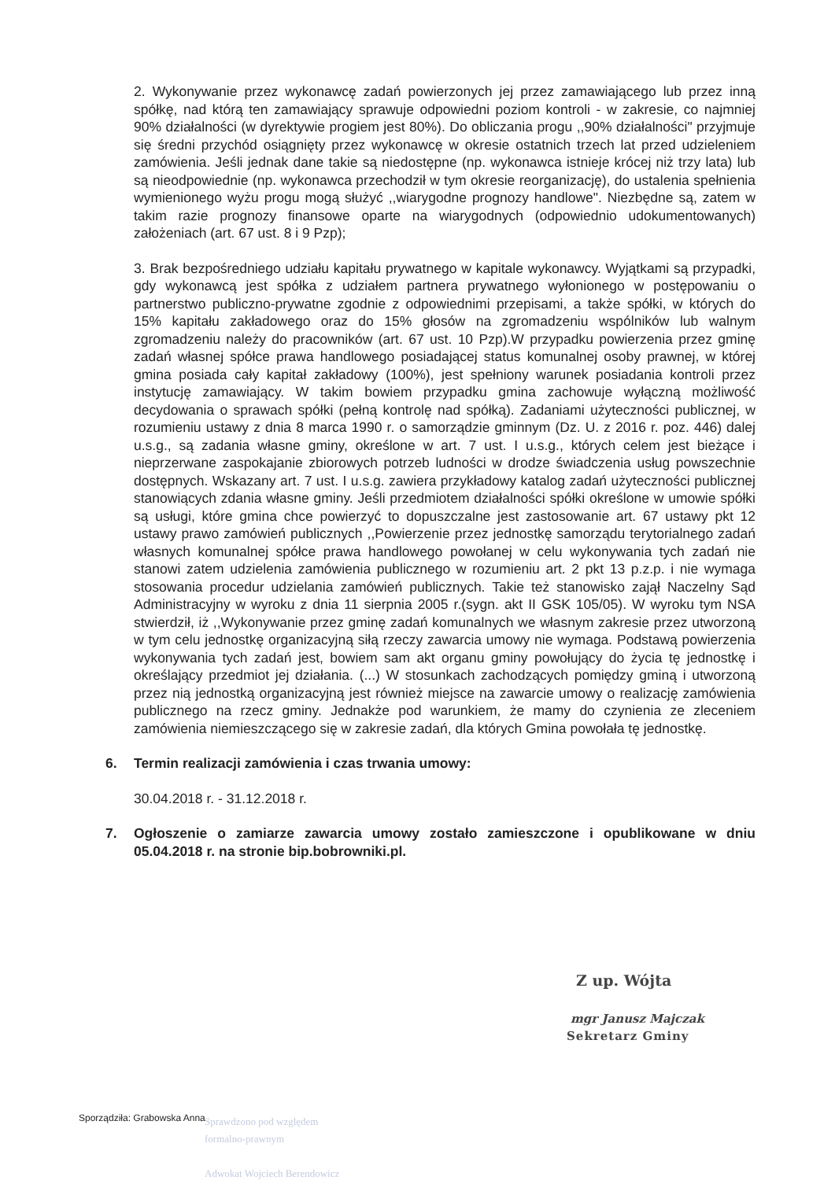2. Wykonywanie przez wykonawcę zadań powierzonych jej przez zamawiającego lub przez inną spółkę, nad którą ten zamawiający sprawuje odpowiedni poziom kontroli - w zakresie, co najmniej 90% działalności (w dyrektywie progiem jest 80%). Do obliczania progu ,,90% działalności" przyjmuje się średni przychód osiągnięty przez wykonawcę w okresie ostatnich trzech lat przed udzieleniem zamówienia. Jeśli jednak dane takie są niedostępne (np. wykonawca istnieje krócej niż trzy lata) lub są nieodpowiednie (np. wykonawca przechodził w tym okresie reorganizację), do ustalenia spełnienia wymienionego wyżu progu mogą służyć ,,wiarygodne prognozy handlowe". Niezbędne są, zatem w takim razie prognozy finansowe oparte na wiarygodnych (odpowiednio udokumentowanych) założeniach (art. 67 ust. 8 i 9 Pzp);
3. Brak bezpośredniego udziału kapitału prywatnego w kapitale wykonawcy. Wyjątkami są przypadki, gdy wykonawcą jest spółka z udziałem partnera prywatnego wyłonionego w postępowaniu o partnerstwo publiczno-prywatne zgodnie z odpowiednimi przepisami, a także spółki, w których do 15% kapitału zakładowego oraz do 15% głosów na zgromadzeniu wspólników lub walnym zgromadzeniu należy do pracowników (art. 67 ust. 10 Pzp).W przypadku powierzenia przez gminę zadań własnej spółce prawa handlowego posiadającej status komunalnej osoby prawnej, w której gmina posiada cały kapitał zakładowy (100%), jest spełniony warunek posiadania kontroli przez instytucję zamawiający. W takim bowiem przypadku gmina zachowuje wyłączną możliwość decydowania o sprawach spółki (pełną kontrolę nad spółką). Zadaniami użyteczności publicznej, w rozumieniu ustawy z dnia 8 marca 1990 r. o samorządzie gminnym (Dz. U. z 2016 r. poz. 446) dalej u.s.g., są zadania własne gminy, określone w art. 7 ust. I u.s.g., których celem jest bieżące i nieprzerwane zaspokajanie zbiorowych potrzeb ludności w drodze świadczenia usług powszechnie dostępnych. Wskazany art. 7 ust. I u.s.g. zawiera przykładowy katalog zadań użyteczności publicznej stanowiących zdania własne gminy. Jeśli przedmiotem działalności spółki określone w umowie spółki są usługi, które gmina chce powierzyć to dopuszczalne jest zastosowanie art. 67 ustawy pkt 12 ustawy prawo zamówień publicznych ,,Powierzenie przez jednostkę samorządu terytorialnego zadań własnych komunalnej spółce prawa handlowego powołanej w celu wykonywania tych zadań nie stanowi zatem udzielenia zamówienia publicznego w rozumieniu art. 2 pkt 13 p.z.p. i nie wymaga stosowania procedur udzielania zamówień publicznych. Takie też stanowisko zajął Naczelny Sąd Administracyjny w wyroku z dnia 11 sierpnia 2005 r.(sygn. akt II GSK 105/05). W wyroku tym NSA stwierdził, iż ,,Wykonywanie przez gminę zadań komunalnych we własnym zakresie przez utworzoną w tym celu jednostkę organizacyjną siłą rzeczy zawarcia umowy nie wymaga. Podstawą powierzenia wykonywania tych zadań jest, bowiem sam akt organu gminy powołujący do życia tę jednostkę i określający przedmiot jej działania. (...) W stosunkach zachodzących pomiędzy gminą i utworzoną przez nią jednostką organizacyjną jest również miejsce na zawarcie umowy o realizację zamówienia publicznego na rzecz gminy. Jednakże pod warunkiem, że mamy do czynienia ze zleceniem zamówienia niemieszczącego się w zakresie zadań, dla których Gmina powołała tę jednostkę.
6. Termin realizacji zamówienia i czas trwania umowy:
30.04.2018 r. - 31.12.2018 r.
7. Ogłoszenie o zamiarze zawarcia umowy zostało zamieszczone i opublikowane w dniu 05.04.2018 r. na stronie bip.bobrowniki.pl.
Z up. Wójta
mgr Janusz Majczak
Sekretarz Gminy
Sporządziła: Grabowska Anna
Sprawdzono pod względem
formalno-prawnym
Adwokat Wojciech Berendowicz